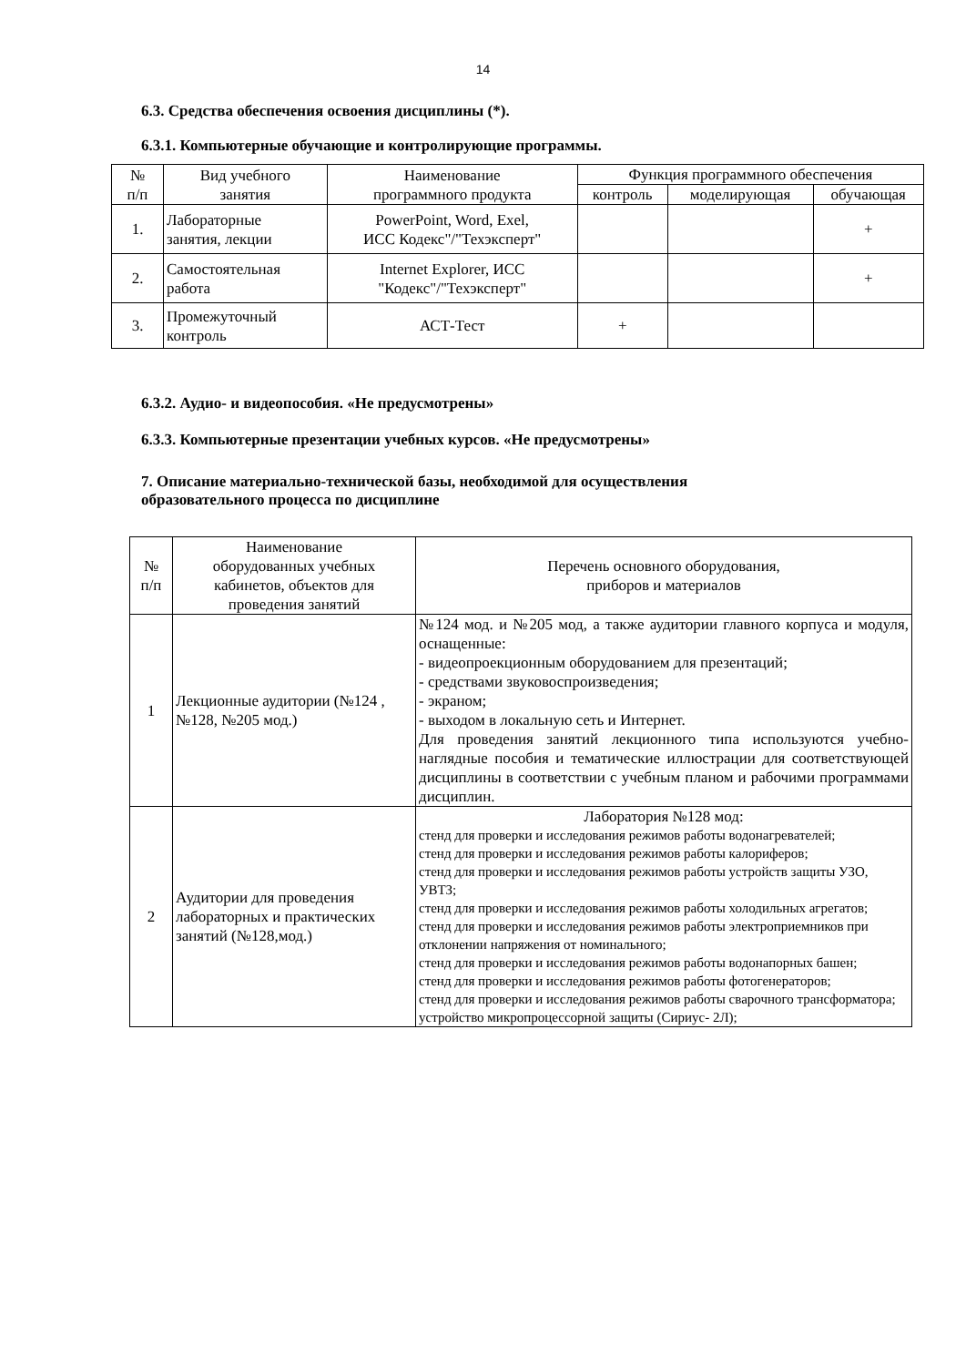14
6.3. Средства обеспечения освоения дисциплины (*).
6.3.1. Компьютерные обучающие и контролирующие программы.
| № п/п | Вид учебного занятия | Наименование программного продукта | Функция программного обеспечения | | |
| --- | --- | --- | --- | --- | --- |
| | | | контроль | моделирующая | обучающая |
| 1. | Лабораторные занятия, лекции | PowerPoint, Word, Exel, ИСС Кодекс"/"Техэксперт" | | | + |
| 2. | Самостоятельная работа | Internet Explorer, ИСС "Кодекс"/"Техэксперт" | | | + |
| 3. | Промежуточный контроль | АСТ-Тест | + | | |
6.3.2. Аудио- и видеопособия. «Не предусмотрены»
6.3.3. Компьютерные презентации учебных курсов. «Не предусмотрены»
7. Описание материально-технической базы, необходимой для осуществления
образовательного процесса по дисциплине
| № п/п | Наименование оборудованных учебных кабинетов, объектов для проведения занятий | Перечень основного оборудования, приборов и материалов |
| --- | --- | --- |
| 1 | Лекционные аудитории (№124 , №128, №205 мод.) | №124 мод. и №205 мод, а также аудитории главного корпуса и модуля, оснащенные: - видеопроекционным оборудованием для презентаций; - средствами звуковоспроизведения; - экраном; - выходом в локальную сеть и Интернет. Для проведения занятий лекционного типа используются учебно-наглядные пособия и тематические иллюстрации для соответствующей дисциплины в соответствии с учебным планом и рабочими программами дисциплин. |
| 2 | Аудитории для проведения лабораторных и практических занятий (№128,мод.) | Лаборатория №128 мод: стенд для проверки и исследования режимов работы водонагревателей; стенд для проверки и исследования режимов работы калориферов; стенд для проверки и исследования режимов работы устройств защиты УЗО, УВТЗ; стенд для проверки и исследования режимов работы холодильных агрегатов; стенд для проверки и исследования режимов работы электроприемников при отклонении напряжения от номинального; стенд для проверки и исследования режимов работы водонапорных башен; стенд для проверки и исследования режимов работы фотогенераторов; стенд для проверки и исследования режимов работы сварочного трансформатора; устройство микропроцессорной защиты (Сириус- 2Л); |